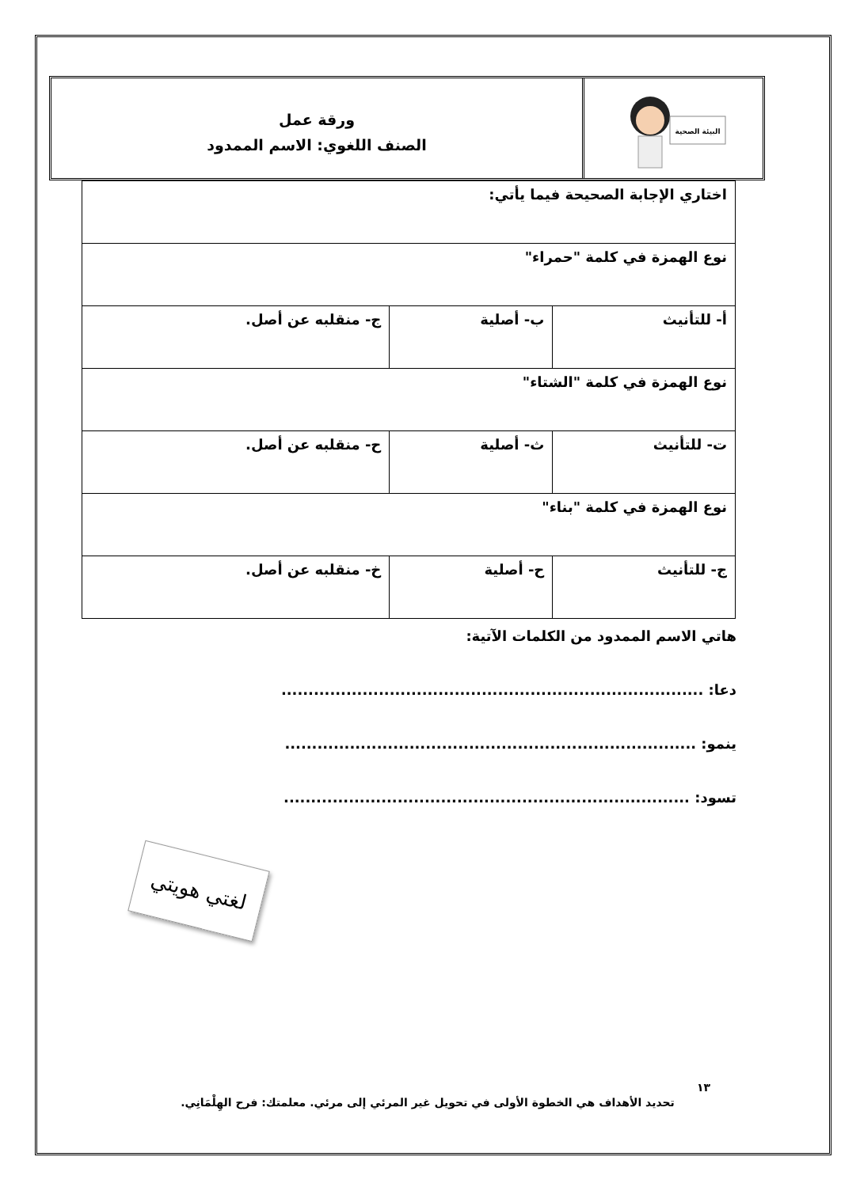البيئة الصحية
ورقة عمل
الصنف اللغوي: الاسم الممدود
| اختاري الإجابة الصحيحة فيما يأتي: | | |
| نوع الهمزة في كلمة "حمراء" | | |
| أ- للتأنيث | ب- أصلية | ج- منقلبه عن أصل. |
| نوع الهمزة في كلمة "الشتاء" | | |
| ت- للتأنيث | ث- أصلية | ح- منقلبه عن أصل. |
| نوع الهمزة في كلمة "بناء" | | |
| ج- للتأنيث | ح- أصلية | خ- منقلبه عن أصل. |
هاتي الاسم الممدود من الكلمات الآتية:
دعا: ..............................................................................
ينمو: ............................................................................
تسود: ...........................................................................
لغتي هويتي
١٣
تحديد الأهداف هي الخطوة الأولى في تحويل غير المرئي إلى مرئي. معلمتك: فرح الهِلْمَانِي.